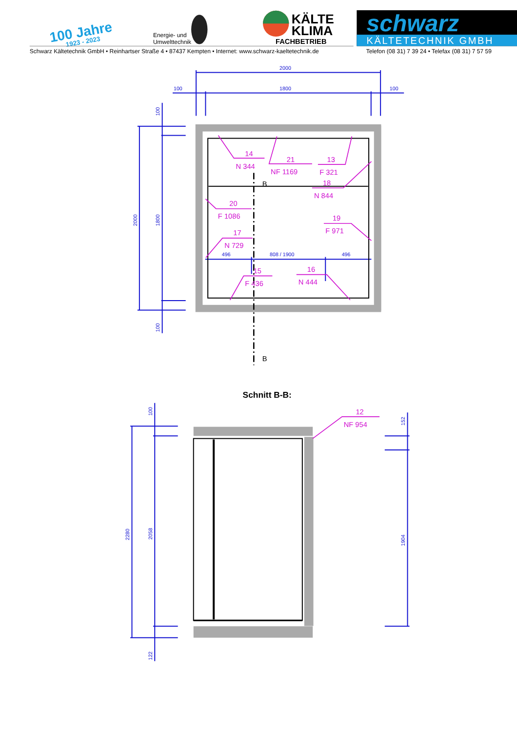100 Jahre
1923 - 2023
Energie- und
Umwelttechnik
KÄLTE
KLIMA
FACHBETRIEB
schwarz
KÄLTETECHNIK GMBH
Schwarz Kältetechnik GmbH • Reinhartser Straße 4 • 87437 Kempten • Internet: www.schwarz-kaeltetechnik.de
Telefon (08 31) 7 39 24 • Telefax (08 31) 7 57 59
2000
100
1800
100
100
2000
1800
100
496
808 / 1900
496
B
B
14
N 344
21
NF 1169
13
F 321
18
N 844
20
F 1086
19
F 971
17
N 729
15
F 436
16
N 444
Schnitt B-B:
100
2280
2058
122
152
1904
12
NF 954